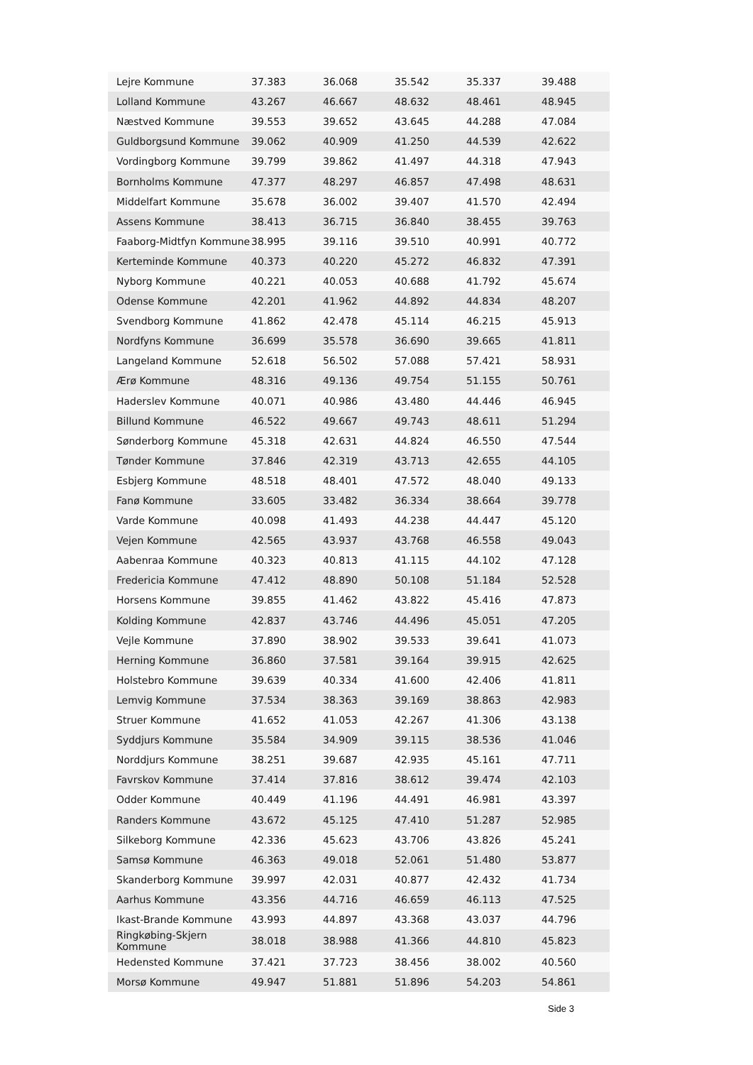| Lejre Kommune | 37.383 | 36.068 | 35.542 | 35.337 | 39.488 |
| Lolland Kommune | 43.267 | 46.667 | 48.632 | 48.461 | 48.945 |
| Næstved Kommune | 39.553 | 39.652 | 43.645 | 44.288 | 47.084 |
| Guldborgsund Kommune | 39.062 | 40.909 | 41.250 | 44.539 | 42.622 |
| Vordingborg Kommune | 39.799 | 39.862 | 41.497 | 44.318 | 47.943 |
| Bornholms Kommune | 47.377 | 48.297 | 46.857 | 47.498 | 48.631 |
| Middelfart Kommune | 35.678 | 36.002 | 39.407 | 41.570 | 42.494 |
| Assens Kommune | 38.413 | 36.715 | 36.840 | 38.455 | 39.763 |
| Faaborg-Midtfyn Kommune | 38.995 | 39.116 | 39.510 | 40.991 | 40.772 |
| Kerteminde Kommune | 40.373 | 40.220 | 45.272 | 46.832 | 47.391 |
| Nyborg Kommune | 40.221 | 40.053 | 40.688 | 41.792 | 45.674 |
| Odense Kommune | 42.201 | 41.962 | 44.892 | 44.834 | 48.207 |
| Svendborg Kommune | 41.862 | 42.478 | 45.114 | 46.215 | 45.913 |
| Nordfyns Kommune | 36.699 | 35.578 | 36.690 | 39.665 | 41.811 |
| Langeland Kommune | 52.618 | 56.502 | 57.088 | 57.421 | 58.931 |
| Ærø Kommune | 48.316 | 49.136 | 49.754 | 51.155 | 50.761 |
| Haderslev Kommune | 40.071 | 40.986 | 43.480 | 44.446 | 46.945 |
| Billund Kommune | 46.522 | 49.667 | 49.743 | 48.611 | 51.294 |
| Sønderborg Kommune | 45.318 | 42.631 | 44.824 | 46.550 | 47.544 |
| Tønder Kommune | 37.846 | 42.319 | 43.713 | 42.655 | 44.105 |
| Esbjerg Kommune | 48.518 | 48.401 | 47.572 | 48.040 | 49.133 |
| Fanø Kommune | 33.605 | 33.482 | 36.334 | 38.664 | 39.778 |
| Varde Kommune | 40.098 | 41.493 | 44.238 | 44.447 | 45.120 |
| Vejen Kommune | 42.565 | 43.937 | 43.768 | 46.558 | 49.043 |
| Aabenraa Kommune | 40.323 | 40.813 | 41.115 | 44.102 | 47.128 |
| Fredericia Kommune | 47.412 | 48.890 | 50.108 | 51.184 | 52.528 |
| Horsens Kommune | 39.855 | 41.462 | 43.822 | 45.416 | 47.873 |
| Kolding Kommune | 42.837 | 43.746 | 44.496 | 45.051 | 47.205 |
| Vejle Kommune | 37.890 | 38.902 | 39.533 | 39.641 | 41.073 |
| Herning Kommune | 36.860 | 37.581 | 39.164 | 39.915 | 42.625 |
| Holstebro Kommune | 39.639 | 40.334 | 41.600 | 42.406 | 41.811 |
| Lemvig Kommune | 37.534 | 38.363 | 39.169 | 38.863 | 42.983 |
| Struer Kommune | 41.652 | 41.053 | 42.267 | 41.306 | 43.138 |
| Syddjurs Kommune | 35.584 | 34.909 | 39.115 | 38.536 | 41.046 |
| Norddjurs Kommune | 38.251 | 39.687 | 42.935 | 45.161 | 47.711 |
| Favrskov Kommune | 37.414 | 37.816 | 38.612 | 39.474 | 42.103 |
| Odder Kommune | 40.449 | 41.196 | 44.491 | 46.981 | 43.397 |
| Randers Kommune | 43.672 | 45.125 | 47.410 | 51.287 | 52.985 |
| Silkeborg Kommune | 42.336 | 45.623 | 43.706 | 43.826 | 45.241 |
| Samsø Kommune | 46.363 | 49.018 | 52.061 | 51.480 | 53.877 |
| Skanderborg Kommune | 39.997 | 42.031 | 40.877 | 42.432 | 41.734 |
| Aarhus Kommune | 43.356 | 44.716 | 46.659 | 46.113 | 47.525 |
| Ikast-Brande Kommune | 43.993 | 44.897 | 43.368 | 43.037 | 44.796 |
| Ringkøbing-Skjern Kommune | 38.018 | 38.988 | 41.366 | 44.810 | 45.823 |
| Hedensted Kommune | 37.421 | 37.723 | 38.456 | 38.002 | 40.560 |
| Morsø Kommune | 49.947 | 51.881 | 51.896 | 54.203 | 54.861 |
Side 3